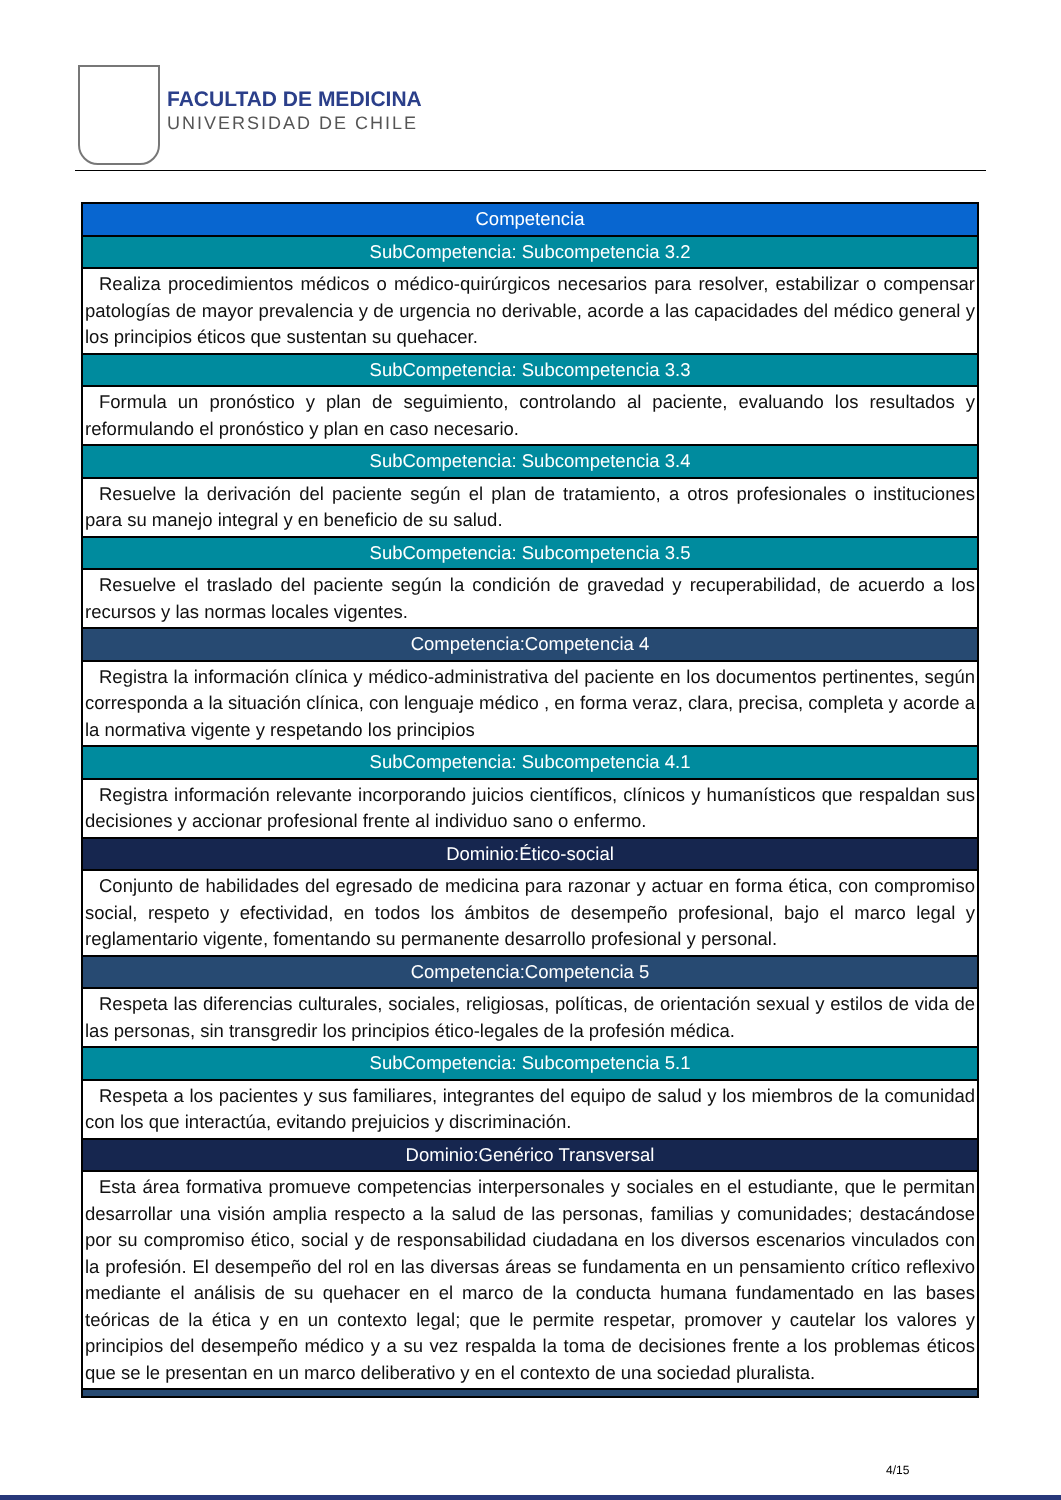FACULTAD DE MEDICINA
UNIVERSIDAD DE CHILE
| Competencia |
| SubCompetencia: Subcompetencia 3.2 |
| Realiza procedimientos médicos o médico-quirúrgicos necesarios para resolver, estabilizar o compensar patologías de mayor prevalencia y de urgencia no derivable, acorde a las capacidades del médico general y los principios éticos que sustentan su quehacer. |
| SubCompetencia: Subcompetencia 3.3 |
| Formula un pronóstico y plan de seguimiento, controlando al paciente, evaluando los resultados y reformulando el pronóstico y plan en caso necesario. |
| SubCompetencia: Subcompetencia 3.4 |
| Resuelve la derivación del paciente según el plan de tratamiento, a otros profesionales o instituciones para su manejo integral y en beneficio de su salud. |
| SubCompetencia: Subcompetencia 3.5 |
| Resuelve el traslado del paciente según la condición de gravedad y recuperabilidad, de acuerdo a los recursos y las normas locales vigentes. |
| Competencia:Competencia 4 |
| Registra la información clínica y médico-administrativa del paciente en los documentos pertinentes, según corresponda a la situación clínica, con lenguaje médico , en forma veraz, clara, precisa, completa y acorde a la normativa vigente y respetando los principios |
| SubCompetencia: Subcompetencia 4.1 |
| Registra información relevante incorporando juicios científicos, clínicos y humanísticos que respaldan sus decisiones y accionar profesional frente al individuo sano o enfermo. |
| Dominio:Ético-social |
| Conjunto de habilidades del egresado de medicina para razonar y actuar en forma ética, con compromiso social, respeto y efectividad, en todos los ámbitos de desempeño profesional, bajo el marco legal y reglamentario vigente, fomentando su permanente desarrollo profesional y personal. |
| Competencia:Competencia 5 |
| Respeta las diferencias culturales, sociales, religiosas, políticas, de orientación sexual y estilos de vida de las personas, sin transgredir los principios ético-legales de la profesión médica. |
| SubCompetencia: Subcompetencia 5.1 |
| Respeta a los pacientes y sus familiares, integrantes del equipo de salud y los miembros de la comunidad con los que interactúa, evitando prejuicios y discriminación. |
| Dominio:Genérico Transversal |
| Esta área formativa promueve competencias interpersonales y sociales en el estudiante, que le permitan desarrollar una visión amplia respecto a la salud de las personas, familias y comunidades; destacándose por su compromiso ético, social y de responsabilidad ciudadana en los diversos escenarios vinculados con la profesión. El desempeño del rol en las diversas áreas se fundamenta en un pensamiento crítico reflexivo mediante el análisis de su quehacer en el marco de la conducta humana fundamentado en las bases teóricas de la ética y en un contexto legal; que le permite respetar, promover y cautelar los valores y principios del desempeño médico y a su vez respalda la toma de decisiones frente a los problemas éticos que se le presentan en un marco deliberativo y en el contexto de una sociedad pluralista. |
4/15